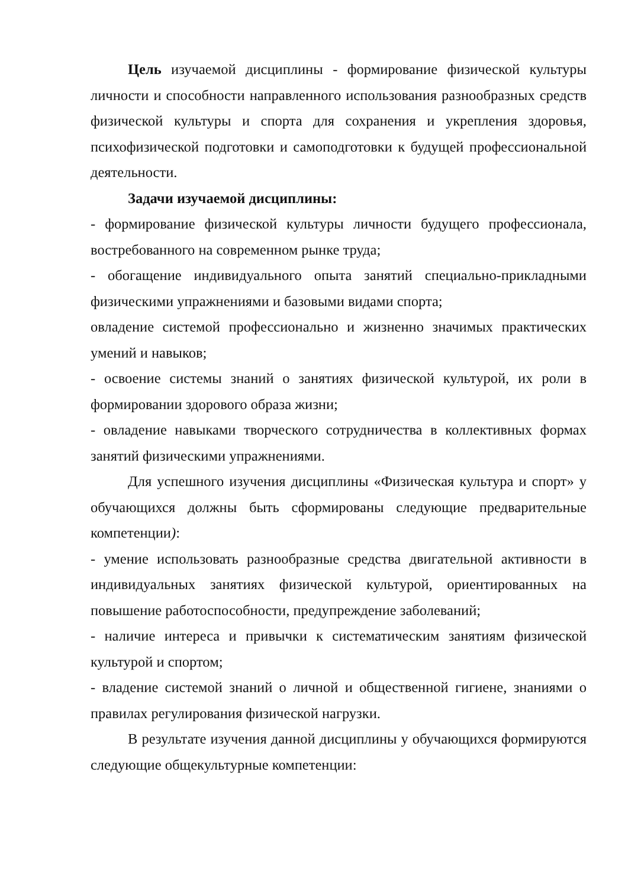Цель изучаемой дисциплины - формирование физической культуры личности и способности направленного использования разнообразных средств физической культуры и спорта для сохранения и укрепления здоровья, психофизической подготовки и самоподготовки к будущей профессиональной деятельности.
Задачи изучаемой дисциплины:
- формирование физической культуры личности будущего профессионала, востребованного на современном рынке труда;
- обогащение индивидуального опыта занятий специально-прикладными физическими упражнениями и базовыми видами спорта;
овладение системой профессионально и жизненно значимых практических умений и навыков;
- освоение системы знаний о занятиях физической культурой, их роли в формировании здорового образа жизни;
- овладение навыками творческого сотрудничества в коллективных формах занятий физическими упражнениями.
Для успешного изучения дисциплины «Физическая культура и спорт» у обучающихся должны быть сформированы следующие предварительные компетенции):
- умение использовать разнообразные средства двигательной активности в индивидуальных занятиях физической культурой, ориентированных на повышение работоспособности, предупреждение заболеваний;
- наличие интереса и привычки к систематическим занятиям физической культурой и спортом;
- владение системой знаний о личной и общественной гигиене, знаниями о правилах регулирования физической нагрузки.
В результате изучения данной дисциплины у обучающихся формируются следующие общекультурные компетенции: